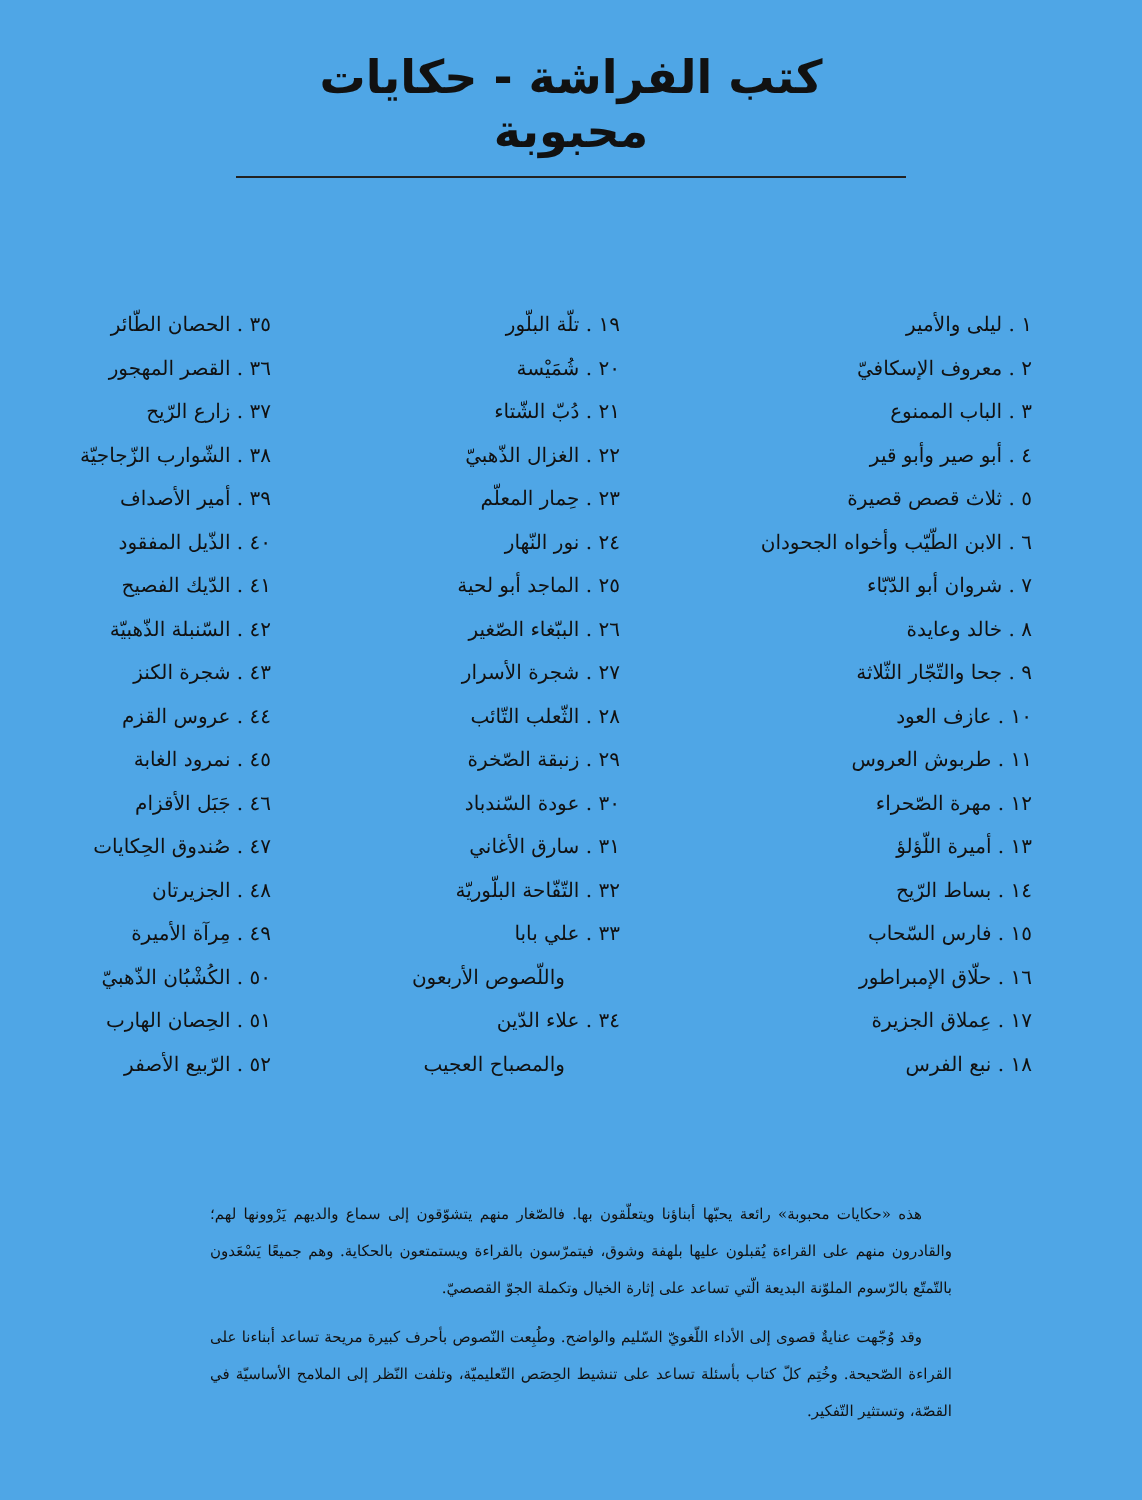كتب الفراشة - حكايات محبوبة
١ . ليلى والأمير
٢ . معروف الإسكافيّ
٣ . الباب الممنوع
٤ . أبو صير وأبو قير
٥ . ثلاث قصص قصيرة
٦ . الابن الطّيّب وأخواه الجحودان
٧ . شروان أبو الدّبّاء
٨ . خالد وعايدة
٩ . جحا والتّجّار الثّلاثة
١٠ . عازف العود
١١ . طربوش العروس
١٢ . مهرة الصّحراء
١٣ . أميرة اللّؤلؤ
١٤ . بساط الرّيح
١٥ . فارس السّحاب
١٦ . حلّاق الإمبراطور
١٧ . عِملاق الجزيرة
١٨ . نبع الفرس
١٩ . تلّة البلّور
٢٠ . شُمَيْسة
٢١ . دُبّ الشّتاء
٢٢ . الغزال الذّهبيّ
٢٣ . حِمار المعلّم
٢٤ . نور النّهار
٢٥ . الماجد أبو لحية
٢٦ . الببّغاء الصّغير
٢٧ . شجرة الأسرار
٢٨ . الثّعلب التّائب
٢٩ . زنبقة الصّخرة
٣٠ . عودة السّندباد
٣١ . سارق الأغاني
٣٢ . التّفّاحة البلّوريّة
٣٣ . علي بابا
واللّصوص الأربعون
٣٤ . علاء الدّين
والمصباح العجيب
٣٥ . الحصان الطّائر
٣٦ . القصر المهجور
٣٧ . زارع الرّيح
٣٨ . الشّوارب الزّجاجيّة
٣٩ . أمير الأصداف
٤٠ . الذّيل المفقود
٤١ . الدّيك الفصيح
٤٢ . السّنبلة الذّهبيّة
٤٣ . شجرة الكنز
٤٤ . عروس القزم
٤٥ . نمرود الغابة
٤٦ . جَبَل الأقزام
٤٧ . صُندوق الحِكايات
٤٨ . الجزيرتان
٤٩ . مِرآة الأميرة
٥٠ . الكُشْبُان الذّهبيّ
٥١ . الحِصان الهارب
٥٢ . الرّبيع الأصفر
هذه «حكايات محبوبة» رائعة يحبّها أبناؤنا ويتعلّقون بها. فالصّغار منهم يتشوّقون إلى سماع والديهم يَرْوونها لهم؛ والقادرون منهم على القراءة يُقبلون عليها بلهفة وشوق، فيتمرّسون بالقراءة ويستمتعون بالحكاية. وهم جميعًا يَسْعَدون بالتّمتّع بالرّسوم الملوّنة البديعة الّتي تساعد على إثارة الخيال وتكملة الجوّ القصصيّ.
وقد وُجّهت عنايةٌ قصوى إلى الأداء اللّغويّ السّليم والواضح. وطُبِعت النّصوص بأحرف كبيرة مريحة تساعد أبناءنا على القراءة الصّحيحة. وخُتِم كلّ كتاب بأسئلة تساعد على تنشيط الحِصَص التّعليميّة، وتلفت النّظر إلى الملامح الأساسيّة في القصّة، وتستثير التّفكير.